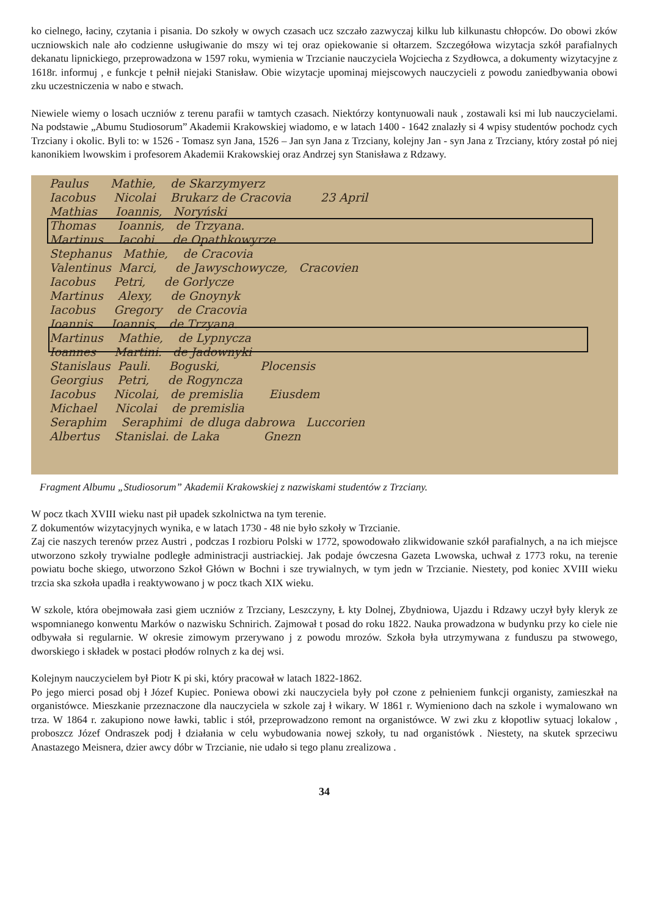ko cielnego, łaciny, czytania i pisania. Do szkoły w owych czasach ucz szczało zazwyczaj kilku lub kilkunastu chłopców. Do obowi zków uczniowskich nale ało codzienne usługiwanie do mszy wi tej oraz opiekowanie si ołtarzem. Szczegółowa wizytacja szkół parafialnych dekanatu lipnickiego, przeprowadzona w 1597 roku, wymienia w Trzcianie nauczyciela Wojciecha z Szydłowca, a dokumenty wizytacyjne z 1618r. informuj , e funkcje t pełnił niejaki Stanisław. Obie wizytacje upominaj miejscowych nauczycieli z powodu zaniedbywania obowi zku uczestniczenia w nabo e stwach.
Niewiele wiemy o losach uczniów z terenu parafii w tamtych czasach. Niektórzy kontynuowali nauk , zostawali ksi mi lub nauczycielami. Na podstawie „Abumu Studiosorum” Akademii Krakowskiej wiadomo, e w latach 1400 - 1642 znalazły si 4 wpisy studentów pochodz cych Trzciany i okolic. Byli to: w 1526 - Tomasz syn Jana, 1526 – Jan syn Jana z Trzciany, kolejny Jan - syn Jana z Trzciany, który został pó niej kanonikiem lwowskim i profesorem Akademii Krakowskiej oraz Andrzej syn Stanisława z Rdzawy.
Paulus Mathie, de Skarzymyerz Iacobus Nicolai Brukarz de Cracovia 23 April Mathias Ioannis, Noryński Thomas Ioannis, de Trzyana. Martinus Iacobi. de Opathkowyrze Stephanus Mathie, de Cracovia Valentinus Marci, de Jawyschowycze, Cracovien Iacobus Petri, de Gorlycze Martinus Alexy, de Gnoynyk Iacobus Gregory de Cracovia Ioannis Ioannis, de Trzyana. Martinus Mathie, de Lypnycza Ioannes Martini. de Jadownyki Stanislaus Pauli. Boguski, Plocensis Georgius Petri, de Rogyncza Iacobus Nicolai, de premislia Eiusdem Michael Nicolai de premislia Seraphim Seraphimi de dluga dabrowa Luccorien Albertus Stanislai. de Laka Gnezn
Fragment Albumu „Studiosorum” Akademii Krakowskiej z nazwiskami studentów z Trzciany.
W pocz tkach XVIII wieku nast pił upadek szkolnictwa na tym terenie.
Z dokumentów wizytacyjnych wynika, e w latach 1730 - 48 nie było szkoły w Trzcianie.
Zaj cie naszych terenów przez Austri , podczas I rozbioru Polski w 1772, spowodowało zlikwidowanie szkół parafialnych, a na ich miejsce utworzono szkoły trywialne podległe administracji austriackiej. Jak podaje ówczesna Gazeta Lwowska, uchwał z 1773 roku, na terenie powiatu boche skiego, utworzono Szkoł Główn w Bochni i sze trywialnych, w tym jedn w Trzcianie. Niestety, pod koniec XVIII wieku trzcia ska szkoła upadła i reaktywowano j w pocz tkach XIX wieku.
W szkole, która obejmowała zasi giem uczniów z Trzciany, Leszczyny, Ł kty Dolnej, Zbydniowa, Ujazdu i Rdzawy uczył były kleryk ze wspomnianego konwentu Marków o nazwisku Schnirich. Zajmował t posad do roku 1822. Nauka prowadzona w budynku przy ko ciele nie odbywała si regularnie. W okresie zimowym przerywano j z powodu mrozów. Szkoła była utrzymywana z funduszu pa stwowego, dworskiego i składek w postaci płodów rolnych z ka dej wsi.
Kolejnym nauczycielem był Piotr K pi ski, który pracował w latach 1822-1862.
Po jego mierci posad obj ł Józef Kupiec. Poniewa obowi zki nauczyciela były poł czone z pełnieniem funkcji organisty, zamieszkał na organistówce. Mieszkanie przeznaczone dla nauczyciela w szkole zaj ł wikary. W 1861 r. Wymieniono dach na szkole i wymalowano wn trza. W 1864 r. zakupiono nowe ławki, tablic i stół, przeprowadzono remont na organistówce. W zwi zku z kłopotliw sytuacj lokalow , proboszcz Józef Ondraszek podj ł działania w celu wybudowania nowej szkoły, tu nad organistówk . Niestety, na skutek sprzeciwu Anastazego Meisnera, dzier awcy dóbr w Trzcianie, nie udało si tego planu zrealizowa .
34